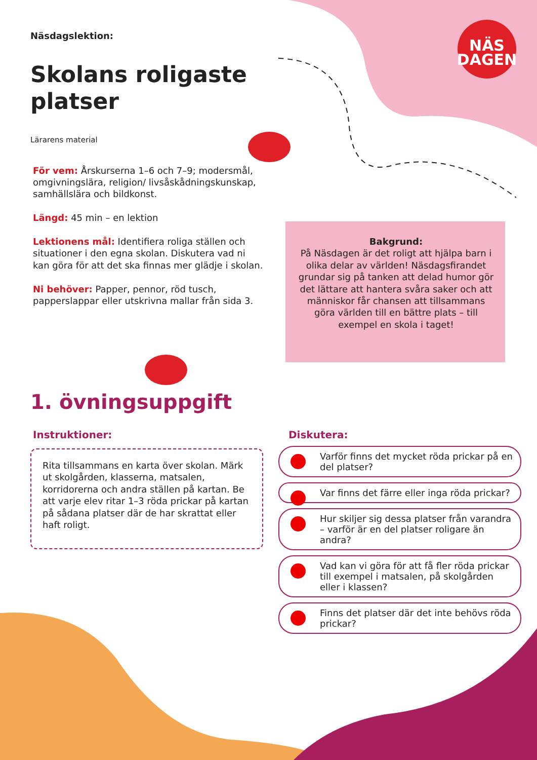NÄS
DAGEN
Näsdagslektion:
Skolans roligaste platser
Lärarens material
För vem: Årskurserna 1–6 och 7–9; modersmål, omgivningslära, religion/ livsåskådningskunskap, samhällslära och bildkonst.
Längd: 45 min – en lektion
Lektionens mål: Identifiera roliga ställen och situationer i den egna skolan. Diskutera vad ni kan göra för att det ska finnas mer glädje i skolan.
Ni behöver: Papper, pennor, röd tusch, papperslappar eller utskrivna mallar från sida 3.
Bakgrund:
På Näsdagen är det roligt att hjälpa barn i olika delar av världen! Näsdagsfirandet grundar sig på tanken att delad humor gör det lättare att hantera svåra saker och att människor får chansen att tillsammans göra världen till en bättre plats – till exempel en skola i taget!
1. övningsuppgift
Instruktioner:
Rita tillsammans en karta över skolan. Märk ut skolgården, klasserna, matsalen, korridorerna och andra ställen på kartan. Be att varje elev ritar 1–3 röda prickar på kartan på sådana platser där de har skrattat eller haft roligt.
Diskutera:
Varför finns det mycket röda prickar på en del platser?
Var finns det färre eller inga röda prickar?
Hur skiljer sig dessa platser från varandra – varför är en del platser roligare än andra?
Vad kan vi göra för att få fler röda prickar till exempel i matsalen, på skolgården eller i klassen?
Finns det platser där det inte behövs röda prickar?